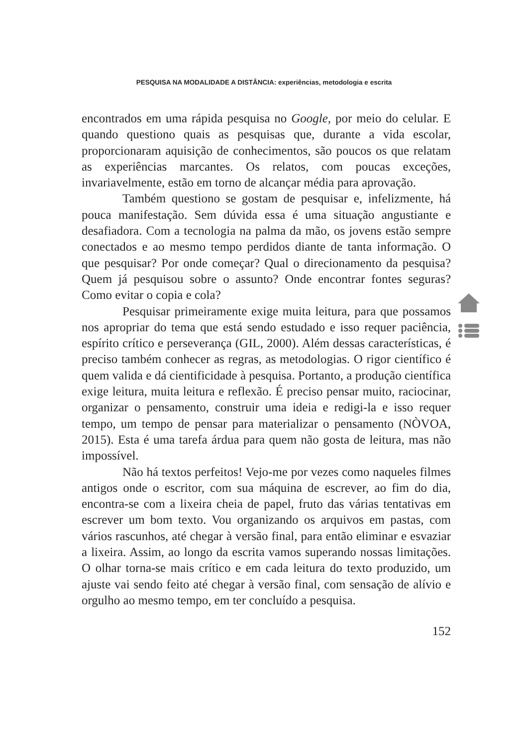PESQUISA NA MODALIDADE A DISTÂNCIA: experiências, metodologia e escrita
encontrados em uma rápida pesquisa no Google, por meio do celular. E quando questiono quais as pesquisas que, durante a vida escolar, proporcionaram aquisição de conhecimentos, são poucos os que relatam as experiências marcantes. Os relatos, com poucas exceções, invariavelmente, estão em torno de alcançar média para aprovação.
Também questiono se gostam de pesquisar e, infelizmente, há pouca manifestação. Sem dúvida essa é uma situação angustiante e desafiadora. Com a tecnologia na palma da mão, os jovens estão sempre conectados e ao mesmo tempo perdidos diante de tanta informação. O que pesquisar? Por onde começar? Qual o direcionamento da pesquisa? Quem já pesquisou sobre o assunto? Onde encontrar fontes seguras? Como evitar o copia e cola?
Pesquisar primeiramente exige muita leitura, para que possamos nos apropriar do tema que está sendo estudado e isso requer paciência, espírito crítico e perseverança (GIL, 2000). Além dessas características, é preciso também conhecer as regras, as metodologias. O rigor científico é quem valida e dá cientificidade à pesquisa. Portanto, a produção científica exige leitura, muita leitura e reflexão. É preciso pensar muito, raciocinar, organizar o pensamento, construir uma ideia e redigi-la e isso requer tempo, um tempo de pensar para materializar o pensamento (NÒVOA, 2015). Esta é uma tarefa árdua para quem não gosta de leitura, mas não impossível.
Não há textos perfeitos! Vejo-me por vezes como naqueles filmes antigos onde o escritor, com sua máquina de escrever, ao fim do dia, encontra-se com a lixeira cheia de papel, fruto das várias tentativas em escrever um bom texto. Vou organizando os arquivos em pastas, com vários rascunhos, até chegar à versão final, para então eliminar e esvaziar a lixeira. Assim, ao longo da escrita vamos superando nossas limitações. O olhar torna-se mais crítico e em cada leitura do texto produzido, um ajuste vai sendo feito até chegar à versão final, com sensação de alívio e orgulho ao mesmo tempo, em ter concluído a pesquisa.
152